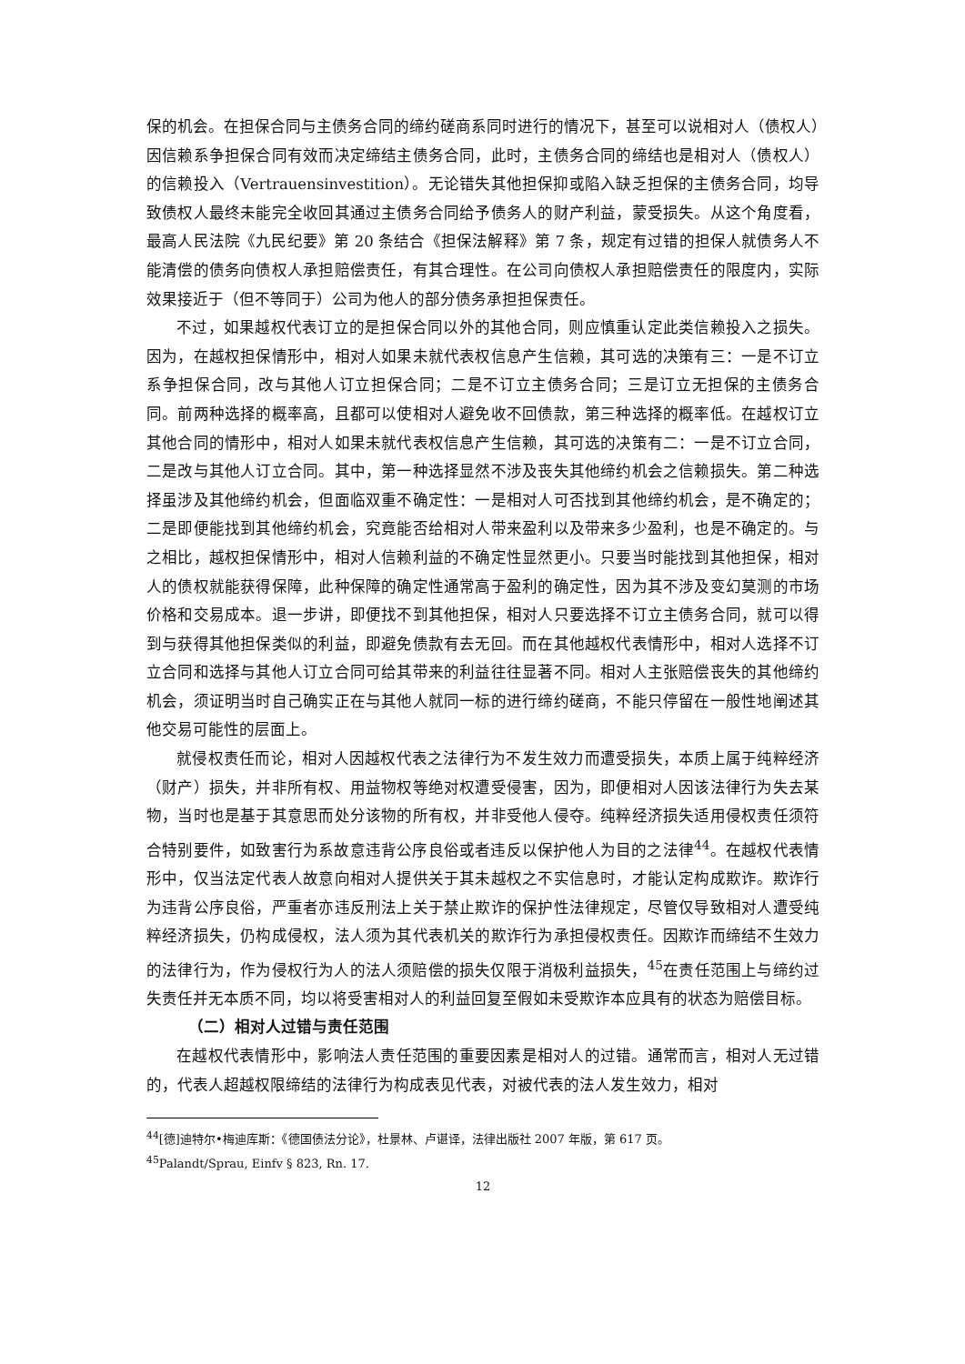保的机会。在担保合同与主债务合同的缔约磋商系同时进行的情况下，甚至可以说相对人（债权人）因信赖系争担保合同有效而决定缔结主债务合同，此时，主债务合同的缔结也是相对人（债权人）的信赖投入（Vertrauensinvestition）。无论错失其他担保抑或陷入缺乏担保的主债务合同，均导致债权人最终未能完全收回其通过主债务合同给予债务人的财产利益，蒙受损失。从这个角度看，最高人民法院《九民纪要》第 20 条结合《担保法解释》第 7 条，规定有过错的担保人就债务人不能清偿的债务向债权人承担赔偿责任，有其合理性。在公司向债权人承担赔偿责任的限度内，实际效果接近于（但不等同于）公司为他人的部分债务承担担保责任。
不过，如果越权代表订立的是担保合同以外的其他合同，则应慎重认定此类信赖投入之损失。因为，在越权担保情形中，相对人如果未就代表权信息产生信赖，其可选的决策有三：一是不订立系争担保合同，改与其他人订立担保合同；二是不订立主债务合同；三是订立无担保的主债务合同。前两种选择的概率高，且都可以使相对人避免收不回债款，第三种选择的概率低。在越权订立其他合同的情形中，相对人如果未就代表权信息产生信赖，其可选的决策有二：一是不订立合同，二是改与其他人订立合同。其中，第一种选择显然不涉及丧失其他缔约机会之信赖损失。第二种选择虽涉及其他缔约机会，但面临双重不确定性：一是相对人可否找到其他缔约机会，是不确定的；二是即便能找到其他缔约机会，究竟能否给相对人带来盈利以及带来多少盈利，也是不确定的。与之相比，越权担保情形中，相对人信赖利益的不确定性显然更小。只要当时能找到其他担保，相对人的债权就能获得保障，此种保障的确定性通常高于盈利的确定性，因为其不涉及变幻莫测的市场价格和交易成本。退一步讲，即便找不到其他担保，相对人只要选择不订立主债务合同，就可以得到与获得其他担保类似的利益，即避免债款有去无回。而在其他越权代表情形中，相对人选择不订立合同和选择与其他人订立合同可给其带来的利益往往显著不同。相对人主张赔偿丧失的其他缔约机会，须证明当时自己确实正在与其他人就同一标的进行缔约磋商，不能只停留在一般性地阐述其他交易可能性的层面上。
就侵权责任而论，相对人因越权代表之法律行为不发生效力而遭受损失，本质上属于纯粹经济（财产）损失，并非所有权、用益物权等绝对权遭受侵害，因为，即便相对人因该法律行为失去某物，当时也是基于其意思而处分该物的所有权，并非受他人侵夺。纯粹经济损失适用侵权责任须符合特别要件，如致害行为系故意违背公序良俗或者违反以保护他人为目的之法律<sup>44</sup>。在越权代表情形中，仅当法定代表人故意向相对人提供关于其未越权之不实信息时，才能认定构成欺诈。欺诈行为违背公序良俗，严重者亦违反刑法上关于禁止欺诈的保护性法律规定，尽管仅导致相对人遭受纯粹经济损失，仍构成侵权，法人须为其代表机关的欺诈行为承担侵权责任。因欺诈而缔结不生效力的法律行为，作为侵权行为人的法人须赔偿的损失仅限于消极利益损失，<sup>45</sup>在责任范围上与缔约过失责任并无本质不同，均以将受害相对人的利益回复至假如未受欺诈本应具有的状态为赔偿目标。
（二）相对人过错与责任范围
在越权代表情形中，影响法人责任范围的重要因素是相对人的过错。通常而言，相对人无过错的，代表人超越权限缔结的法律行为构成表见代表，对被代表的法人发生效力，相对
<sup>44</sup> [德]迪特尔•梅迪库斯：《德国债法分论》，杜景林、卢谌译，法律出版社 2007 年版，第 617 页。
<sup>45</sup> Palandt/Sprau, Einfv § 823, Rn. 17.
12